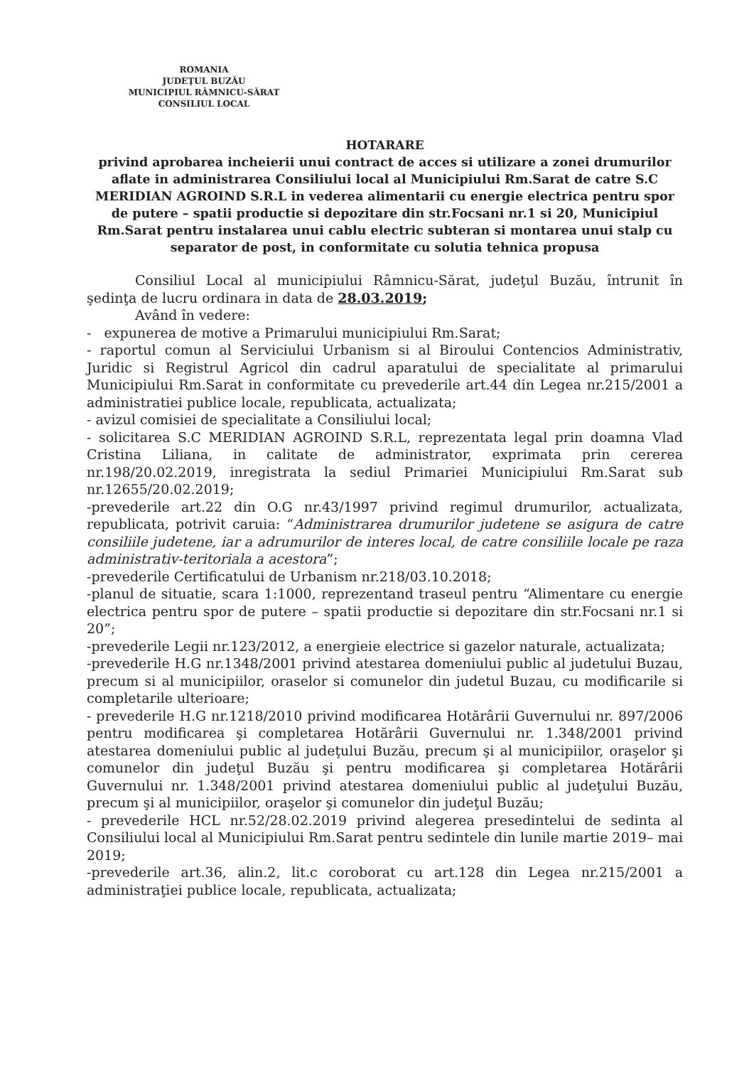ROMANIA
JUDEŢUL BUZĂU
MUNICIPIUL RÂMNICU-SĂRAT
CONSILIUL LOCAL
HOTARARE
privind aprobarea incheierii unui contract de acces si utilizare a zonei drumurilor aflate in administrarea Consiliului local al Municipiului Rm.Sarat de catre S.C MERIDIAN AGROIND S.R.L in vederea alimentarii cu energie electrica pentru spor de putere – spatii productie si depozitare din str.Focsani nr.1 si 20, Municipiul Rm.Sarat pentru instalarea unui cablu electric subteran si montarea unui stalp cu separator de post, in conformitate cu solutia tehnica propusa
Consiliul Local al municipiului Râmnicu-Sărat, judeţul Buzău, întrunit în şedinţa de lucru ordinara in data de 28.03.2019;
Având în vedere:
- expunerea de motive a Primarului municipiului Rm.Sarat;
- raportul comun al Serviciului Urbanism si al Biroului Contencios Administrativ, Juridic si Registrul Agricol din cadrul aparatului de specialitate al primarului Municipiului Rm.Sarat in conformitate cu prevederile art.44 din Legea nr.215/2001 a administratiei publice locale, republicata, actualizata;
- avizul comisiei de specialitate a Consiliului local;
- solicitarea S.C MERIDIAN AGROIND S.R.L, reprezentata legal prin doamna Vlad Cristina Liliana, in calitate de administrator, exprimata prin cererea nr.198/20.02.2019, inregistrata la sediul Primariei Municipiului Rm.Sarat sub nr.12655/20.02.2019;
-prevederile art.22 din O.G nr.43/1997 privind regimul drumurilor, actualizata, republicata, potrivit caruia: “Administrarea drumurilor judetene se asigura de catre consiliile judetene, iar a adrumurilor de interes local, de catre consiliile locale pe raza administrativ-teritoriala a acestora”;
-prevederile Certificatului de Urbanism nr.218/03.10.2018;
-planul de situatie, scara 1:1000, reprezentand traseul pentru “Alimentare cu energie electrica pentru spor de putere – spatii productie si depozitare din str.Focsani nr.1 si 20”;
-prevederile Legii nr.123/2012, a energieie electrice si gazelor naturale, actualizata;
-prevederile H.G nr.1348/2001 privind atestarea domeniului public al judetului Buzau, precum si al municipiilor, oraselor si comunelor din judetul Buzau, cu modificarile si completarile ulterioare;
- prevederile H.G nr.1218/2010 privind modificarea Hotărârii Guvernului nr. 897/2006 pentru modificarea şi completarea Hotărârii Guvernului nr. 1.348/2001 privind atestarea domeniului public al judeţului Buzău, precum şi al municipiilor, oraşelor şi comunelor din judeţul Buzău şi pentru modificarea şi completarea Hotărârii Guvernului nr. 1.348/2001 privind atestarea domeniului public al judeţului Buzău, precum şi al municipiilor, oraşelor şi comunelor din judeţul Buzău;
- prevederile HCL nr.52/28.02.2019 privind alegerea presedintelui de sedinta al Consiliului local al Municipiului Rm.Sarat pentru sedintele din lunile martie 2019– mai 2019;
-prevederile art.36, alin.2, lit.c coroborat cu art.128 din Legea nr.215/2001 a administraţiei publice locale, republicata, actualizata;